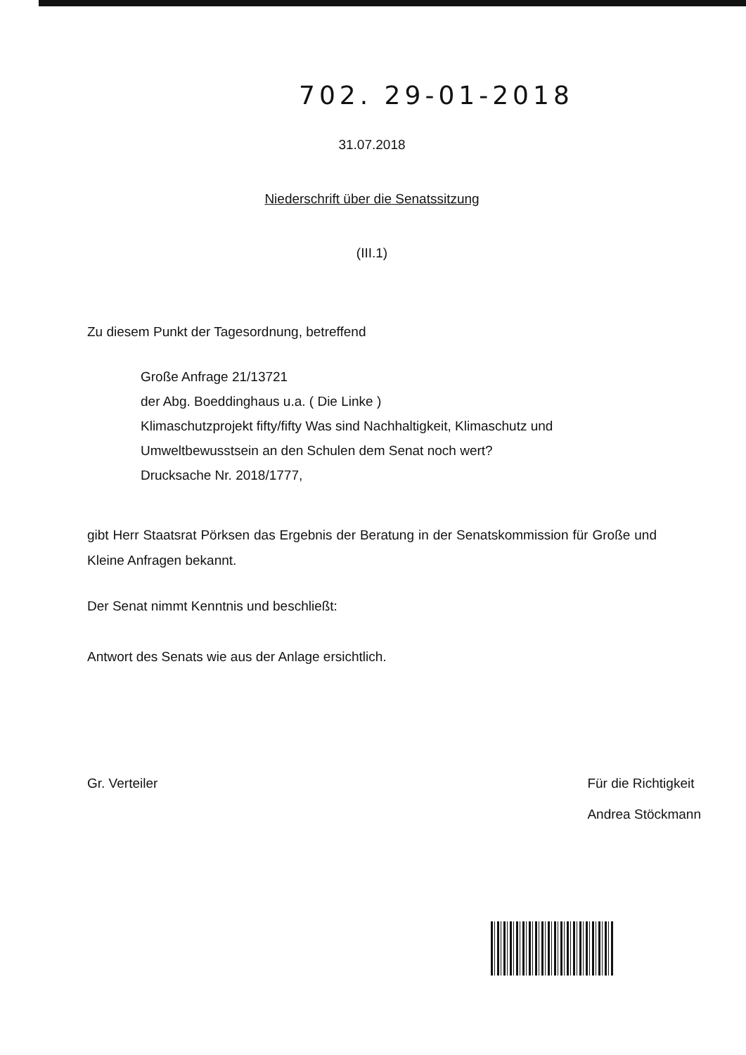702. 29-01-2018
31.07.2018
Niederschrift über die Senatssitzung
(III.1)
Zu diesem Punkt der Tagesordnung, betreffend
Große Anfrage 21/13721
der Abg. Boeddinghaus u.a. ( Die Linke )
Klimaschutzprojekt fifty/fifty Was sind Nachhaltigkeit, Klimaschutz und Umweltbewusstsein an den Schulen dem Senat noch wert?
Drucksache Nr. 2018/1777,
gibt Herr Staatsrat Pörksen das Ergebnis der Beratung in der Senatskommission für Große und Kleine Anfragen bekannt.
Der Senat nimmt Kenntnis und beschließt:
Antwort des Senats wie aus der Anlage ersichtlich.
Gr. Verteiler Für die Richtigkeit
Andrea Stöckmann